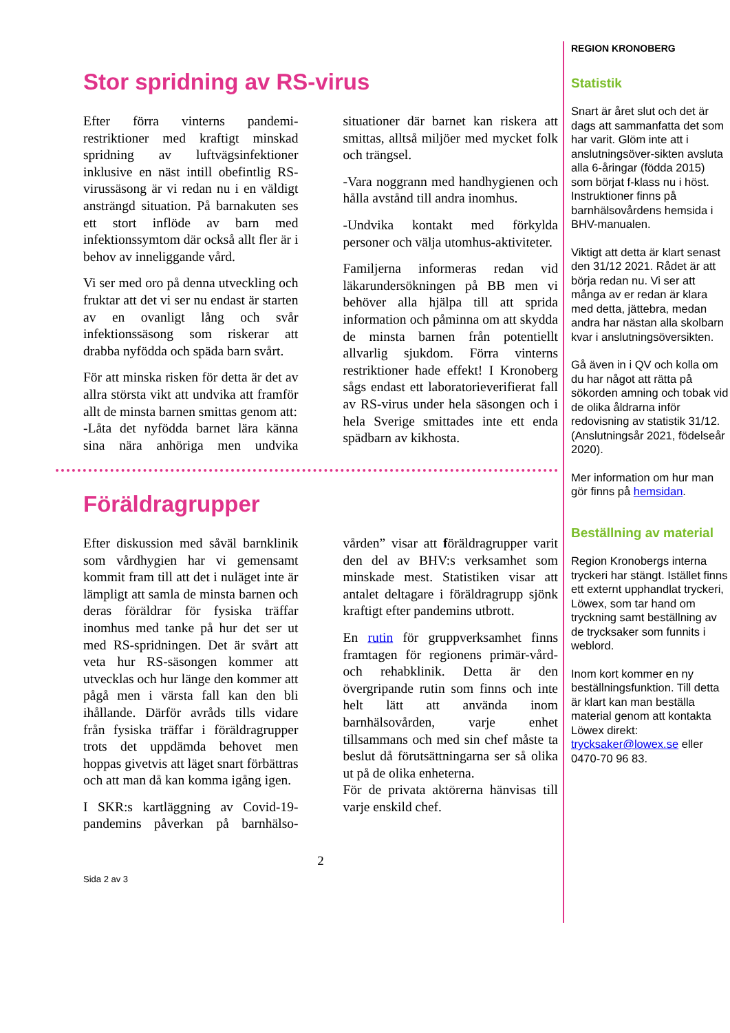Stor spridning av RS-virus
Efter förra vinterns pandemi-restriktioner med kraftigt minskad spridning av luftvägsinfektioner inklusive en näst intill obefintlig RS-virussäsong är vi redan nu i en väldigt ansträngd situation. På barnakuten ses ett stort inflöde av barn med infektionssymtom där också allt fler är i behov av inneliggande vård.
Vi ser med oro på denna utveckling och fruktar att det vi ser nu endast är starten av en ovanligt lång och svår infektionssäsong som riskerar att drabba nyfödda och späda barn svårt.
För att minska risken för detta är det av allra största vikt att undvika att framför allt de minsta barnen smittas genom att:
-Låta det nyfödda barnet lära känna sina nära anhöriga men undvika situationer där barnet kan riskera att smittas, alltså miljöer med mycket folk och trängsel.
-Vara noggrann med handhygienen och hålla avstånd till andra inomhus.
-Undvika kontakt med förkylda personer och välja utomhus-aktiviteter.
Familjerna informeras redan vid läkarundersökningen på BB men vi behöver alla hjälpa till att sprida information och påminna om att skydda de minsta barnen från potentiellt allvarlig sjukdom. Förra vinterns restriktioner hade effekt! I Kronoberg sågs endast ett laboratorieverifierat fall av RS-virus under hela säsongen och i hela Sverige smittades inte ett enda spädbarn av kikhosta.
Föräldragrupper
Efter diskussion med såväl barnklinik som vårdhygien har vi gemensamt kommit fram till att det i nuläget inte är lämpligt att samla de minsta barnen och deras föräldrar för fysiska träffar inomhus med tanke på hur det ser ut med RS-spridningen. Det är svårt att veta hur RS-säsongen kommer att utvecklas och hur länge den kommer att pågå men i värsta fall kan den bli ihållande. Därför avråds tills vidare från fysiska träffar i föräldragrupper trots det uppdämda behovet men hoppas givetvis att läget snart förbättras och att man då kan komma igång igen.
I SKR:s kartläggning av Covid-19-pandemins påverkan på barnhälso-vården” visar att föräldragrupper varit den del av BHV:s verksamhet som minskade mest. Statistiken visar att antalet deltagare i föräldragrupp sjönk kraftigt efter pandemins utbrott.
En rutin för gruppverksamhet finns framtagen för regionens primär-vård- och rehabklinik. Detta är den övergripande rutin som finns och inte helt lätt att använda inom barnhälsovården, varje enhet tillsammans och med sin chef måste ta beslut då förutsättningarna ser så olika ut på de olika enheterna.
För de privata aktörerna hänvisas till varje enskild chef.
2
Sida 2 av 3
REGION KRONOBERG
Statistik
Snart är året slut och det är dags att sammanfatta det som har varit. Glöm inte att i anslutningsöver-sikten avsluta alla 6-åringar (födda 2015) som börjat f-klass nu i höst. Instruktioner finns på barnhälsovårdens hemsida i BHV-manualen.
Viktigt att detta är klart senast den 31/12 2021. Rådet är att börja redan nu. Vi ser att många av er redan är klara med detta, jättebra, medan andra har nästan alla skolbarn kvar i anslutningsöversikten.
Gå även in i QV och kolla om du har något att rätta på sökorden amning och tobak vid de olika åldrarna inför redovisning av statistik 31/12. (Anslutningsår 2021, födelseår 2020).
Mer information om hur man gör finns på hemsidan.
Beställning av material
Region Kronobergs interna tryckeri har stängt. Istället finns ett externt upphandlat tryckeri, Löwex, som tar hand om tryckning samt beställning av de trycksaker som funnits i weblord.
Inom kort kommer en ny beställningsfunktion. Till detta är klart kan man beställa material genom att kontakta Löwex direkt: trycksaker@lowex.se eller 0470-70 96 83.